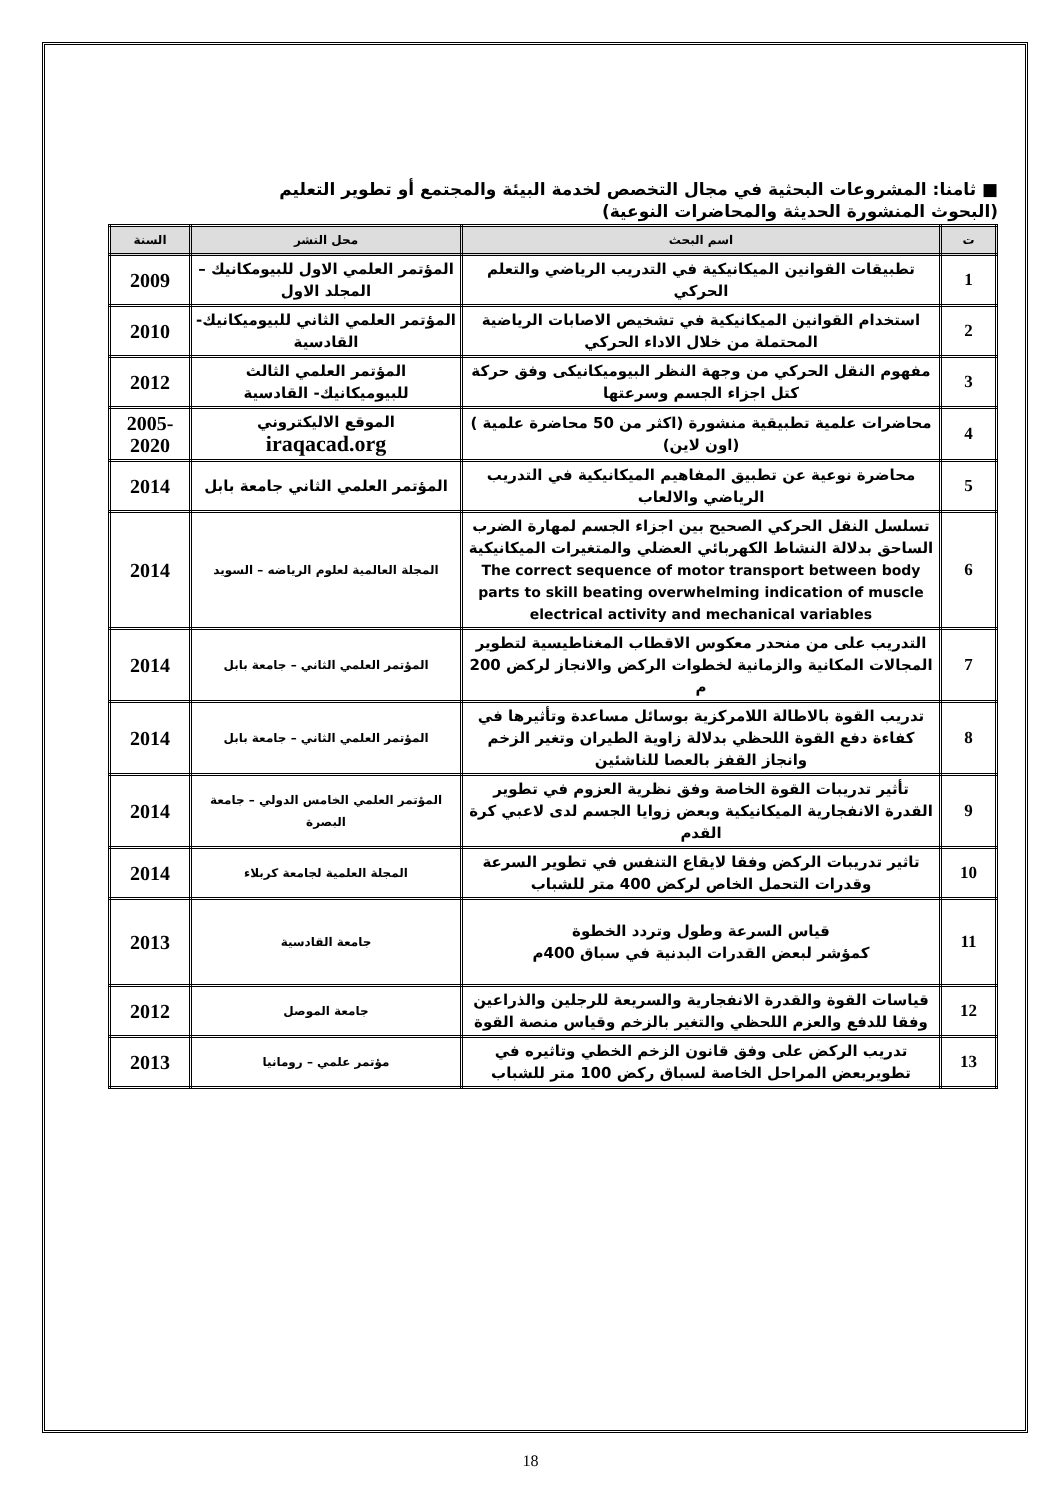■ ثامنا: المشروعات البحثية في مجال التخصص لخدمة البيئة والمجتمع أو تطوير التعليم
(البحوث المنشورة الحديثة والمحاضرات النوعية)
| ت | اسم البحث | محل النشر | السنة |
| --- | --- | --- | --- |
| 1 | تطبيقات القوانين الميكانيكية في التدريب الرياضي والتعلم الحركي | المؤتمر العلمي الاول للبيومكانيك –المجلد الاول | 2009 |
| 2 | استخدام القوانين الميكانيكية في تشخيص الاصابات الرياضية المحتملة من خلال الاداء الحركي | المؤتمر العلمي الثاني للبيوميكانيك- القادسية | 2010 |
| 3 | مفهوم النقل الحركي من وجهة النظر البيوميكانيكى وفق حركة كتل اجزاء الجسم وسرعتها | المؤتمر العلمي الثالث للبيوميكانيك- القادسية | 2012 |
| 4 | محاضرات علمية تطبيقية منشورة (اكثر من 50 محاضرة علمية ) (اون لاين) | الموقع الاليكتروني iraqacad.org | 2005-2020 |
| 5 | محاضرة نوعية عن تطبيق المفاهيم الميكانيكية في التدريب الرياضي والالعاب | المؤتمر العلمي الثاني جامعة بابل | 2014 |
| 6 | تسلسل النقل الحركي الصحيح بين اجزاء الجسم لمهارة الضرب الساحق بدلالة النشاط الكهربائي العضلي والمتغيرات الميكانيكية The correct sequence of motor transport between body parts to skill beating overwhelming indication of muscle electrical activity and mechanical variables | المجلة العالمية لعلوم الرياضه – السويد | 2014 |
| 7 | التدريب على من منحدر معكوس الاقطاب المغناطيسية لتطوير المجالات المكانية والزمانية لخطوات الركض والانجاز لركض 200 م | المؤتمر العلمي الثاني – جامعة بابل | 2014 |
| 8 | تدريب القوة بالاطالة اللامركزية بوسائل مساعدة وتأثيرها في كفاءة دفع القوة اللحظي بدلالة زاوية الطيران وتغير الزخم وانجاز القفز بالعصا للناشئين | المؤتمر العلمي الثاني – جامعة بابل | 2014 |
| 9 | تأثير تدريبات القوة الخاصة وفق نظرية العزوم في تطوير القدرة الانفجارية الميكانيكية وبعض زوايا الجسم لدى لاعبي كرة القدم | المؤتمر العلمي الخامس الدولي – جامعة البصرة | 2014 |
| 10 | تاثير تدريبات الركض وفقا لايقاع التنفس في تطوير السرعة وقدرات التحمل الخاص لركض 400 متر للشباب | المجلة العلمية لجامعة كربلاء | 2014 |
| 11 | قياس السرعة وطول وتردد الخطوة كمؤشر لبعض القدرات البدنية في سباق 400م | جامعة القادسية | 2013 |
| 12 | قياسات القوة والقدرة الانفجارية والسريعة للرجلين والذراعين وفقا للدفع والعزم اللحظي والتغير بالزخم وقياس منصة القوة | جامعة الموصل | 2012 |
| 13 | تدريب الركض على وفق قانون الزخم الخطي وتاثيره في تطويربعض المراحل الخاصة لسباق ركض 100 متر للشباب | مؤتمر علمي – رومانيا | 2013 |
18